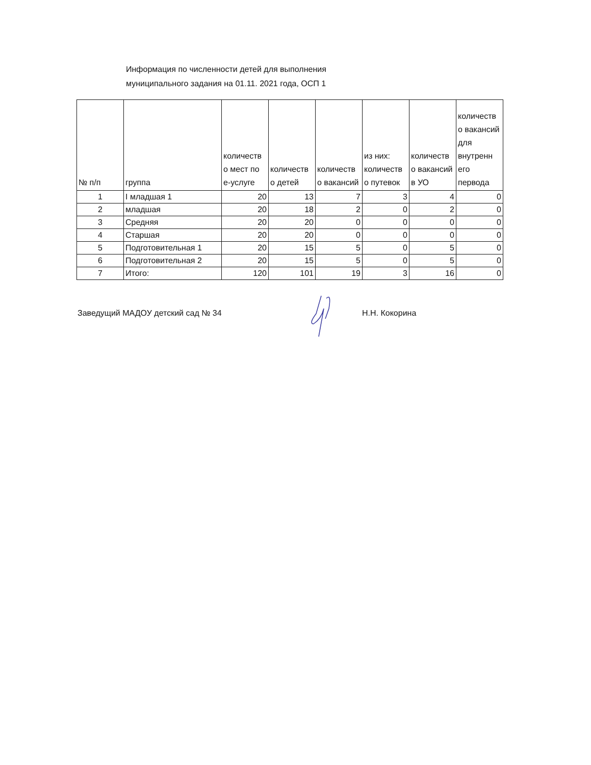Информация по численности детей для выполнения
муниципального задания на 01.11. 2021 года, ОСП 1
| № п/п | группа | количеств о мест по е-услуге | количеств о детей | количеств о вакансий | из них: количеств о путевок | количеств о вакансий в УО | количеств о вакансий для внутренн его первода |
| --- | --- | --- | --- | --- | --- | --- | --- |
| 1 | I младшая 1 | 20 | 13 | 7 | 3 | 4 | 0 |
| 2 | младшая | 20 | 18 | 2 | 0 | 2 | 0 |
| 3 | Средняя | 20 | 20 | 0 | 0 | 0 | 0 |
| 4 | Старшая | 20 | 20 | 0 | 0 | 0 | 0 |
| 5 | Подготовительная 1 | 20 | 15 | 5 | 0 | 5 | 0 |
| 6 | Подготовительная 2 | 20 | 15 | 5 | 0 | 5 | 0 |
| 7 | Итого: | 120 | 101 | 19 | 3 | 16 | 0 |
Заведущий МАДОУ детский сад № 34 Н.Н. Кокорина